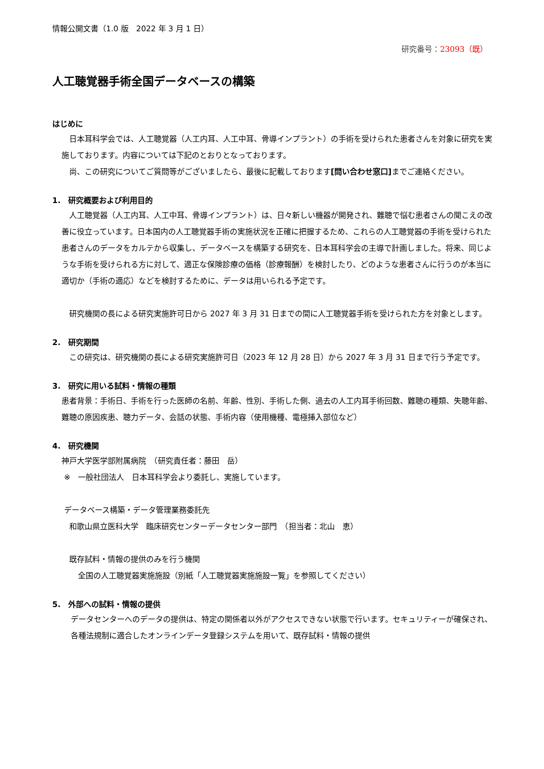情報公開文書（1.0 版　2022 年 3 月 1 日）
研究番号：23093（既）
人工聴覚器手術全国データベースの構築
はじめに
日本耳科学会では、人工聴覚器（人工内耳、人工中耳、骨導インプラント）の手術を受けられた患者さんを対象に研究を実施しております。内容については下記のとおりとなっております。
尚、この研究についてご質問等がございましたら、最後に記載しております[問い合わせ窓口] までご連絡ください。
1.　研究概要および利用目的
人工聴覚器（人工内耳、人工中耳、骨導インプラント）は、日々新しい機器が開発され、難聴で悩む患者さんの聞こえの改善に役立っています。日本国内の人工聴覚器手術の実施状況を正確に把握するため、これらの人工聴覚器の手術を受けられた患者さんのデータをカルテから収集し、データベースを構築する研究を、日本耳科学会の主導で計画しました。将来、同じような手術を受けられる方に対して、適正な保険診療の価格（診療報酬）を検討したり、どのような患者さんに行うのが本当に適切か（手術の適応）などを検討するために、データは用いられる予定です。
研究機関の長による研究実施許可日から 2027 年 3 月 31 日までの間に人工聴覚器手術を受けられた方を対象とします。
2.　研究期間
この研究は、研究機関の長による研究実施許可日（2023 年 12 月 28 日）から 2027 年 3 月 31 日まで行う予定です。
3.　研究に用いる試料・情報の種類
患者背景：手術日、手術を行った医師の名前、年齢、性別、手術した側、過去の人工内耳手術回数、難聴の種類、失聴年齢、難聴の原因疾患、聴力データ、会話の状態、手術内容（使用機種、電極挿入部位など）
4.　研究機関
神戸大学医学部附属病院　（研究責任者：藤田　岳）
※　一般社団法人　日本耳科学会より委託し、実施しています。
データベース構築・データ管理業務委託先
和歌山県立医科大学　臨床研究センターデータセンター部門　（担当者：北山　恵）
既存試料・情報の提供のみを行う機関
全国の人工聴覚器実施施設（別紙「人工聴覚器実施施設一覧」を参照してください）
5.　外部への試料・情報の提供
データセンターへのデータの提供は、特定の関係者以外がアクセスできない状態で行います。セキュリティーが確保され、各種法規制に適合したオンラインデータ登録システムを用いて、既存試料・情報の提供